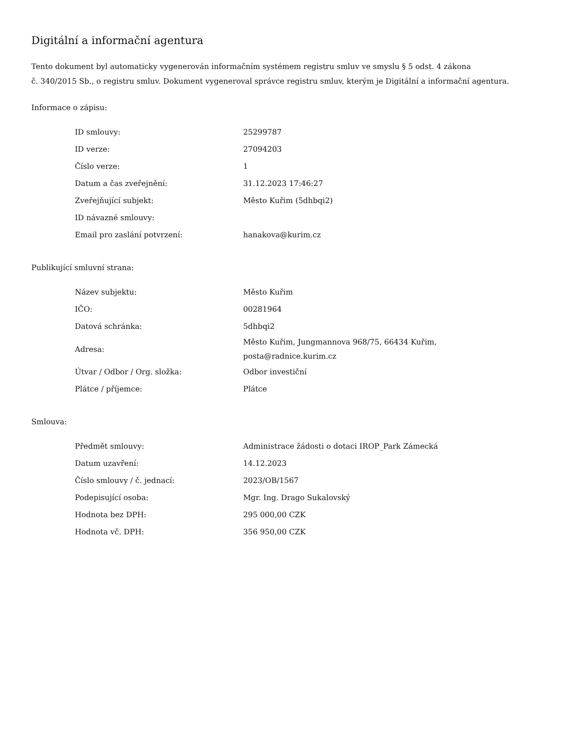Digitální a informační agentura
Tento dokument byl automaticky vygenerován informačním systémem registru smluv ve smyslu § 5 odst. 4 zákona
č. 340/2015 Sb., o registru smluv. Dokument vygeneroval správce registru smluv, kterým je Digitální a informační agentura.
Informace o zápisu:
| ID smlouvy: | 25299787 |
| ID verze: | 27094203 |
| Číslo verze: | 1 |
| Datum a čas zveřejnění: | 31.12.2023 17:46:27 |
| Zveřejňující subjekt: | Město Kuřim (5dhbqi2) |
| ID návazné smlouvy: | |
| Email pro zaslání potvrzení: | hanakova@kurim.cz |
Publikující smluvní strana:
| Název subjektu: | Město Kuřim |
| IČO: | 00281964 |
| Datová schránka: | 5dhbqi2 |
| Adresa: | Město Kuřim, Jungmannova 968/75, 66434 Kuřim, posta@radnice.kurim.cz |
| Útvar / Odbor / Org. složka: | Odbor investiční |
| Plátce / příjemce: | Plátce |
Smlouva:
| Předmět smlouvy: | Administrace žádosti o dotaci IROP_Park Zámecká |
| Datum uzavření: | 14.12.2023 |
| Číslo smlouvy / č. jednací: | 2023/OB/1567 |
| Podepisující osoba: | Mgr. Ing. Drago Sukalovský |
| Hodnota bez DPH: | 295 000,00 CZK |
| Hodnota vč. DPH: | 356 950,00 CZK |